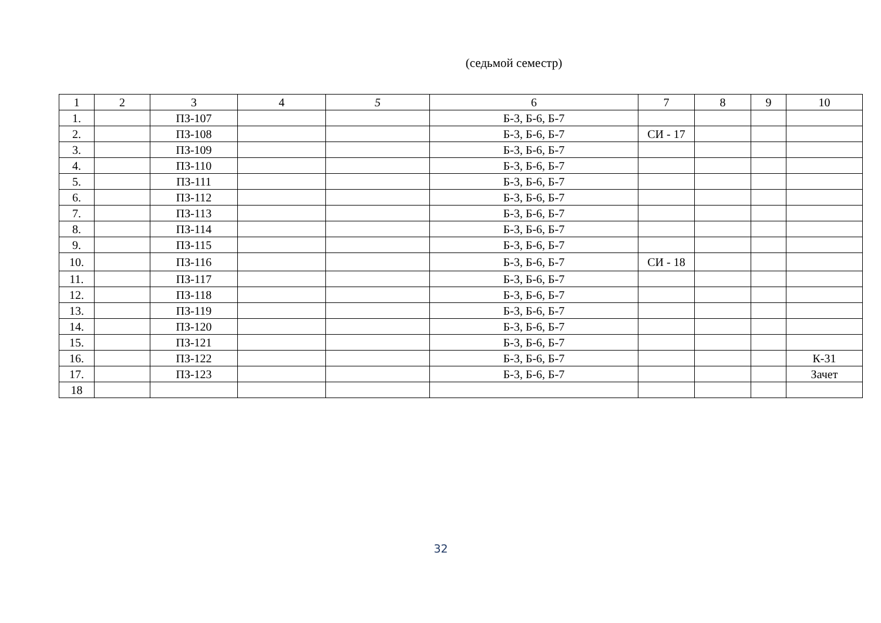(седьмой семестр)
| 1 | 2 | 3 | 4 | 5 | 6 | 7 | 8 | 9 | 10 |
| --- | --- | --- | --- | --- | --- | --- | --- | --- | --- |
| 1. | | ПЗ-107 | | | Б-3, Б-6, Б-7 | | | | |
| 2. | | ПЗ-108 | | | Б-3, Б-6, Б-7 | СИ - 17 | | | |
| 3. | | ПЗ-109 | | | Б-3, Б-6, Б-7 | | | | |
| 4. | | ПЗ-110 | | | Б-3, Б-6, Б-7 | | | | |
| 5. | | ПЗ-111 | | | Б-3, Б-6, Б-7 | | | | |
| 6. | | ПЗ-112 | | | Б-3, Б-6, Б-7 | | | | |
| 7. | | ПЗ-113 | | | Б-3, Б-6, Б-7 | | | | |
| 8. | | ПЗ-114 | | | Б-3, Б-6, Б-7 | | | | |
| 9. | | ПЗ-115 | | | Б-3, Б-6, Б-7 | | | | |
| 10. | | ПЗ-116 | | | Б-3, Б-6, Б-7 | СИ - 18 | | | |
| 11. | | ПЗ-117 | | | Б-3, Б-6, Б-7 | | | | |
| 12. | | ПЗ-118 | | | Б-3, Б-6, Б-7 | | | | |
| 13. | | ПЗ-119 | | | Б-3, Б-6, Б-7 | | | | |
| 14. | | ПЗ-120 | | | Б-3, Б-6, Б-7 | | | | |
| 15. | | ПЗ-121 | | | Б-3, Б-6, Б-7 | | | | |
| 16. | | ПЗ-122 | | | Б-3, Б-6, Б-7 | | | | К-31 |
| 17. | | ПЗ-123 | | | Б-3, Б-6, Б-7 | | | | Зачет |
| 18 | | | | | | | | | |
32